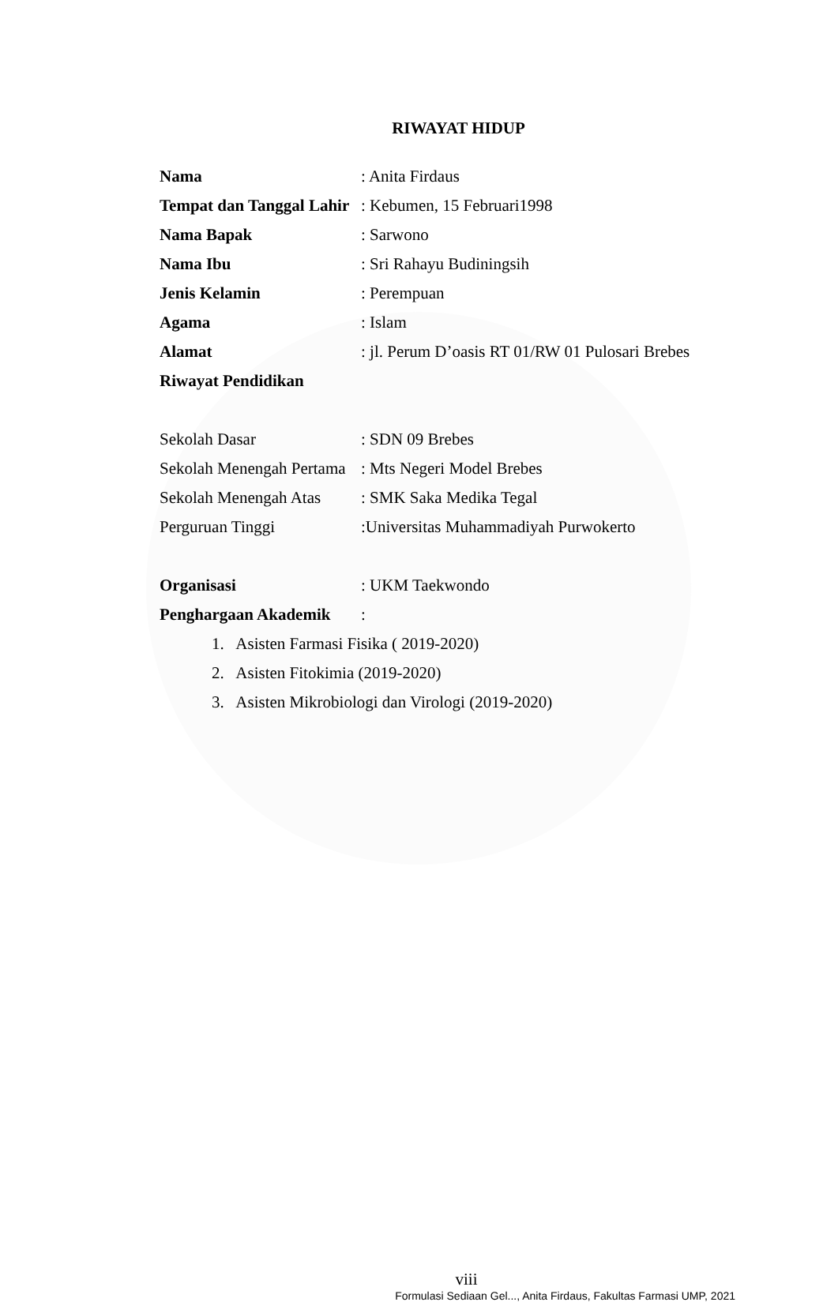RIWAYAT HIDUP
Nama : Anita Firdaus
Tempat dan Tanggal Lahir
: Kebumen, 15 Februari1998
Nama Bapak : Sarwono
Nama Ibu : Sri Rahayu Budiningsih
Jenis Kelamin : Perempuan
Agama : Islam
Alamat
: jl. Perum D’oasis RT 01/RW 01 Pulosari Brebes
Riwayat Pendidikan
Sekolah Dasar : SDN 09 Brebes
Sekolah Menengah Pertama
: Mts Negeri Model Brebes
Sekolah Menengah Atas
: SMK Saka Medika Tegal
Perguruan Tinggi
:Universitas Muhammadiyah Purwokerto
Organisasi : UKM Taekwondo
Penghargaan Akademik :
1. Asisten Farmasi Fisika ( 2019-2020)
2. Asisten Fitokimia (2019-2020)
3. Asisten Mikrobiologi dan Virologi (2019-2020)
viii
Formulasi Sediaan Gel..., Anita Firdaus, Fakultas Farmasi UMP, 2021